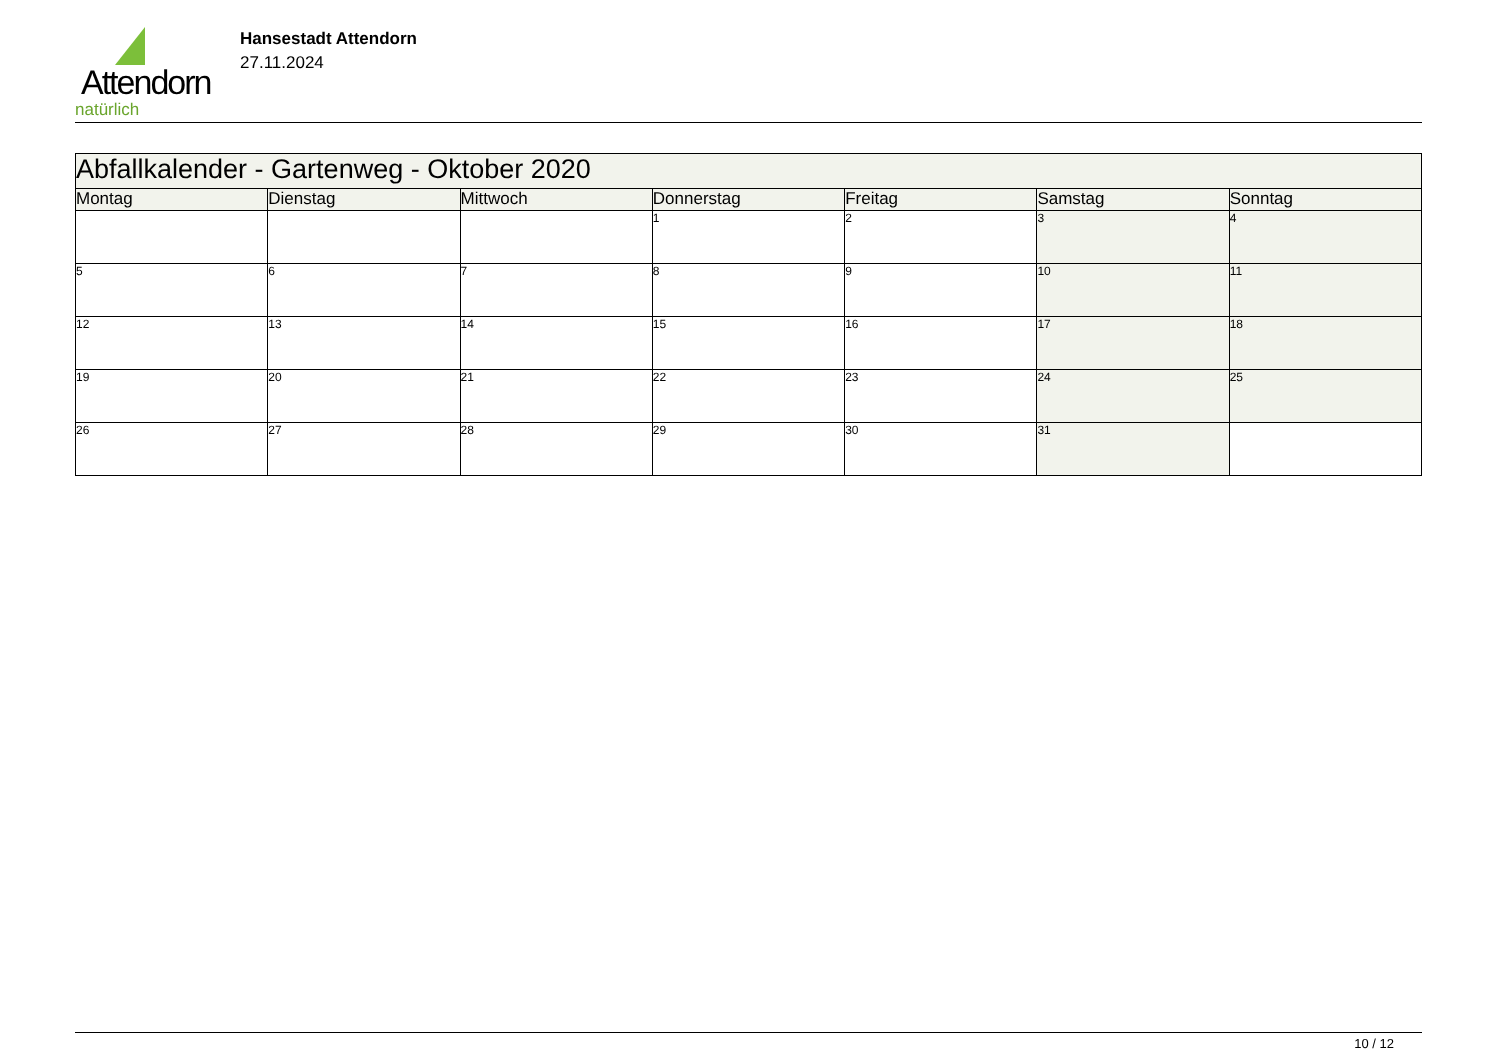Attendorn
natürlich
Hansestadt Attendorn
27.11.2024
| Abfallkalender - Gartenweg - Oktober 2020 | | | | | | |
| --- | --- | --- | --- | --- | --- | --- |
| Montag | Dienstag | Mittwoch | Donnerstag | Freitag | Samstag | Sonntag |
| | | | 1 | 2 | 3 | 4 |
| 5 | 6 | 7 | 8 | 9 | 10 | 11 |
| 12 | 13 | 14 | 15 | 16 | 17 | 18 |
| 19 | 20 | 21 | 22 | 23 | 24 | 25 |
| 26 | 27 | 28 | 29 | 30 | 31 | |
10 / 12